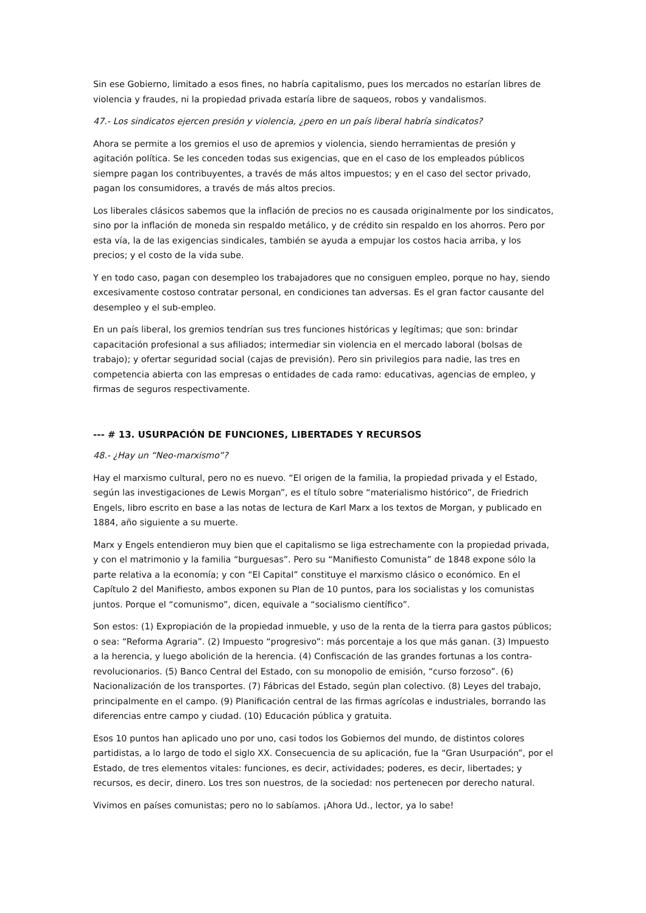Sin ese Gobierno, limitado a esos fines, no habría capitalismo, pues los mercados no estarían libres de violencia y fraudes, ni la propiedad privada estaría libre de saqueos, robos y vandalismos.
47.- Los sindicatos ejercen presión y violencia, ¿pero en un país liberal habría sindicatos?
Ahora se permite a los gremios el uso de apremios y violencia, siendo herramientas de presión y agitación política. Se les conceden todas sus exigencias, que en el caso de los empleados públicos siempre pagan los contribuyentes, a través de más altos impuestos; y en el caso del sector privado, pagan los consumidores, a través de más altos precios.
Los liberales clásicos sabemos que la inflación de precios no es causada originalmente por los sindicatos, sino por la inflación de moneda sin respaldo metálico, y de crédito sin respaldo en los ahorros. Pero por esta vía, la de las exigencias sindicales, también se ayuda a empujar los costos hacia arriba, y los precios; y el costo de la vida sube.
Y en todo caso, pagan con desempleo los trabajadores que no consiguen empleo, porque no hay, siendo excesivamente costoso contratar personal, en condiciones tan adversas. Es el gran factor causante del desempleo y el sub-empleo.
En un país liberal, los gremios tendrían sus tres funciones históricas y legítimas; que son: brindar capacitación profesional a sus afiliados; intermediar sin violencia en el mercado laboral (bolsas de trabajo); y ofertar seguridad social (cajas de previsión). Pero sin privilegios para nadie, las tres en competencia abierta con las empresas o entidades de cada ramo: educativas, agencias de empleo, y firmas de seguros respectivamente.
--- # 13. USURPACIÓN DE FUNCIONES, LIBERTADES Y RECURSOS
48.- ¿Hay un “Neo-marxismo”?
Hay el marxismo cultural, pero no es nuevo. “El origen de la familia, la propiedad privada y el Estado, según las investigaciones de Lewis Morgan”, es el título sobre “materialismo histórico”, de Friedrich Engels, libro escrito en base a las notas de lectura de Karl Marx a los textos de Morgan, y publicado en 1884, año siguiente a su muerte.
Marx y Engels entendieron muy bien que el capitalismo se liga estrechamente con la propiedad privada, y con el matrimonio y la familia “burguesas”. Pero su “Manifiesto Comunista” de 1848 expone sólo la parte relativa a la economía; y con “El Capital” constituye el marxismo clásico o económico. En el Capítulo 2 del Manifiesto, ambos exponen su Plan de 10 puntos, para los socialistas y los comunistas juntos. Porque el “comunismo”, dicen, equivale a “socialismo científico”.
Son estos: (1) Expropiación de la propiedad inmueble, y uso de la renta de la tierra para gastos públicos; o sea: “Reforma Agraria”. (2) Impuesto “progresivo”: más porcentaje a los que más ganan. (3) Impuesto a la herencia, y luego abolición de la herencia. (4) Confiscación de las grandes fortunas a los contra-revolucionarios. (5) Banco Central del Estado, con su monopolio de emisión, “curso forzoso”. (6) Nacionalización de los transportes. (7) Fábricas del Estado, según plan colectivo. (8) Leyes del trabajo, principalmente en el campo. (9) Planificación central de las firmas agrícolas e industriales, borrando las diferencias entre campo y ciudad. (10) Educación pública y gratuita.
Esos 10 puntos han aplicado uno por uno, casi todos los Gobiernos del mundo, de distintos colores partidistas, a lo largo de todo el siglo XX. Consecuencia de su aplicación, fue la “Gran Usurpación”, por el Estado, de tres elementos vitales: funciones, es decir, actividades; poderes, es decir, libertades; y recursos, es decir, dinero. Los tres son nuestros, de la sociedad: nos pertenecen por derecho natural.
Vivimos en países comunistas; pero no lo sabíamos. ¡Ahora Ud., lector, ya lo sabe!